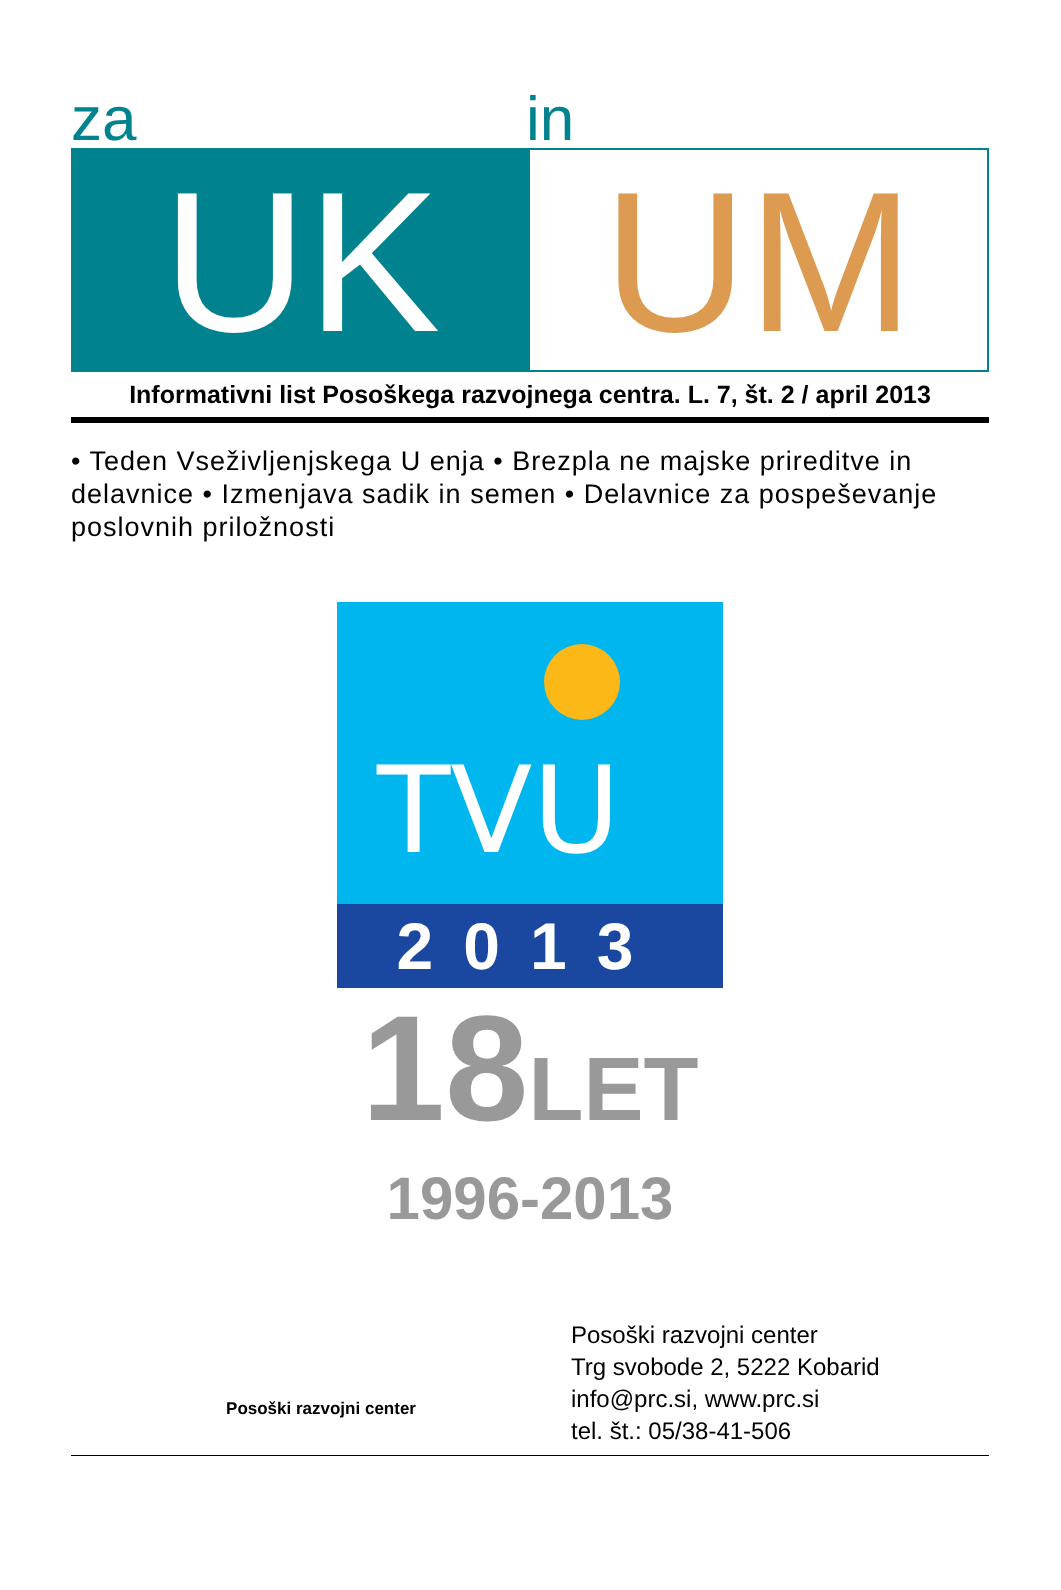za in
UK UM
Informativni list Posoškega razvojnega centra. L. 7, št. 2 / april 2013
• Teden Vseživljenjskega U enja • Brezpla ne majske prireditve in delavnice • Izmenjava sadik in semen • Delavnice za pospeševanje poslovnih priložnosti
TVU
2013
18LET
1996-2013
Posoški razvojni center
Posoški razvojni center
Trg svobode 2, 5222 Kobarid
info@prc.si, www.prc.si
tel. št.: 05/38-41-506